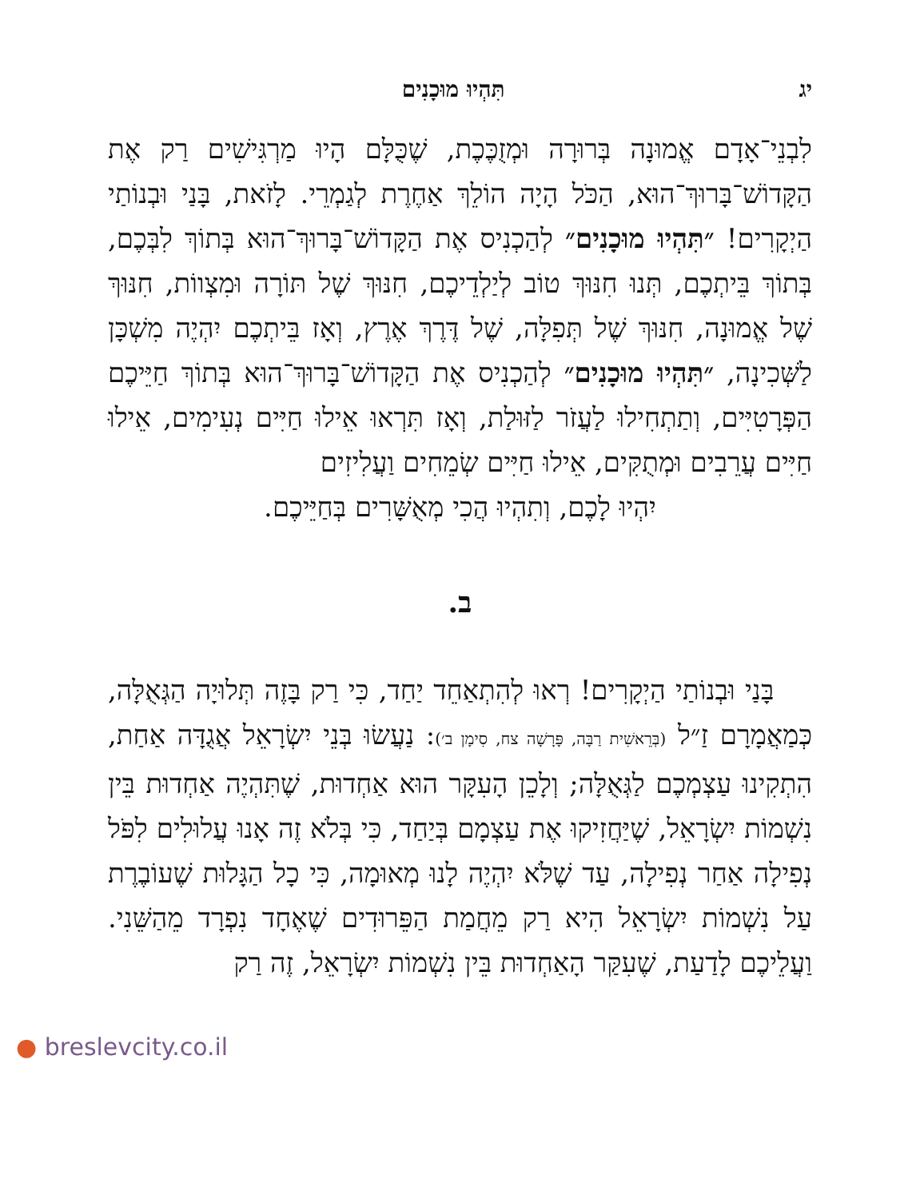יג תִּהְיוּ מוּכָנִים
לִבְנֵי־אָדָם אֱמוּנָה בְּרוּרָה וּמְזֻכֶּכֶת, שֶׁכֻּלָּם הָיוּ מַרְגִּישִׁים רַק אֶת הַקָּדוֹשׁ־בָּרוּךְ־הוּא, הַכֹּל הָיָה הוֹלֵךְ אַחֶרֶת לְגַמְרֵי. לָזֹאת, בָּנַי וּבְנוֹתַי הַיְקָרִים! ״תִּהְיוּ מוּכָנִים״ לְהַכְנִיס אֶת הַקָּדוֹשׁ־בָּרוּךְ־הוּא בְּתוֹךְ לִבְּכֶם, בְּתוֹךְ בֵּיתְכֶם, תְּנוּ חִנּוּךְ טוֹב לְיַלְדֵיכֶם, חִנּוּךְ שֶׁל תּוֹרָה וּמִצְווֹת, חִנּוּךְ שֶׁל אֱמוּנָה, חִנּוּךְ שֶׁל תְּפִלָּה, שֶׁל דֶּרֶךְ אֶרֶץ, וְאָז בֵּיתְכֶם יִהְיֶה מִשְׁכָּן לַשְּׁכִינָה, ״תִּהְיוּ מוּכָנִים״ לְהַכְנִיס אֶת הַקָּדוֹשׁ־בָּרוּךְ־הוּא בְּתוֹךְ חַיֵּיכֶם הַפְּרָטִיִּים, וְתַתְחִילוּ לַעֲזֹר לַזּוּלַת, וְאָז תִּרְאוּ אֵילוּ חַיִּים נְעִימִים, אֵילוּ חַיִּים עֲרֵבִים וּמְתֻקִּים, אֵילוּ חַיִּים שְׂמֵחִים וַעֲלִיזִים
יִהְיוּ לָכֶם, וְתִהְיוּ הֲכִי מְאֻשָּׁרִים בְּחַיֵּיכֶם.
ב.
בָּנַי וּבְנוֹתַי הַיְקָרִים! רְאוּ לְהִתְאַחֵד יַחַד, כִּי רַק בָּזֶה תְּלוּיָה הַגְּאֻלָּה, כְּמַאֲמָרָם זַ״ל (בְּרֵאשִׁית רַבָּה, פָּרָשָׁה צח, סִימָן ב׳): נַעֲשׂוּ בְּנֵי יִשְׂרָאֵל אֲגֻדָּה אַחַת, הִתְקִינוּ עַצְמְכֶם לַגְּאֻלָּה; וְלָכֵן הָעִקָּר הוּא אַחְדוּת, שֶׁתִּהְיֶה אַחְדוּת בֵּין נִשְׁמוֹת יִשְׂרָאֵל, שֶׁיַּחֲזִיקוּ אֶת עַצְמָם בְּיַחַד, כִּי בְּלֹא זֶה אָנוּ עֲלוּלִים לִפֹּל נְפִילָה אַחַר נְפִילָה, עַד שֶׁלֹּא יִהְיֶה לָנוּ מְאוּמָה, כִּי כָל הַגָּלוּת שֶׁעוֹבֶרֶת עַל נִשְׁמוֹת יִשְׂרָאֵל הִיא רַק מֵחֲמַת הַפֵּרוּדִים שֶׁאֶחָד נִפְרָד מֵהַשֵּׁנִי. וַעֲלֵיכֶם לָדַעַת, שֶׁעִקַּר הָאַחְדוּת בֵּין נִשְׁמוֹת יִשְׂרָאֵל, זֶה רַק
● breslevcity.co.il